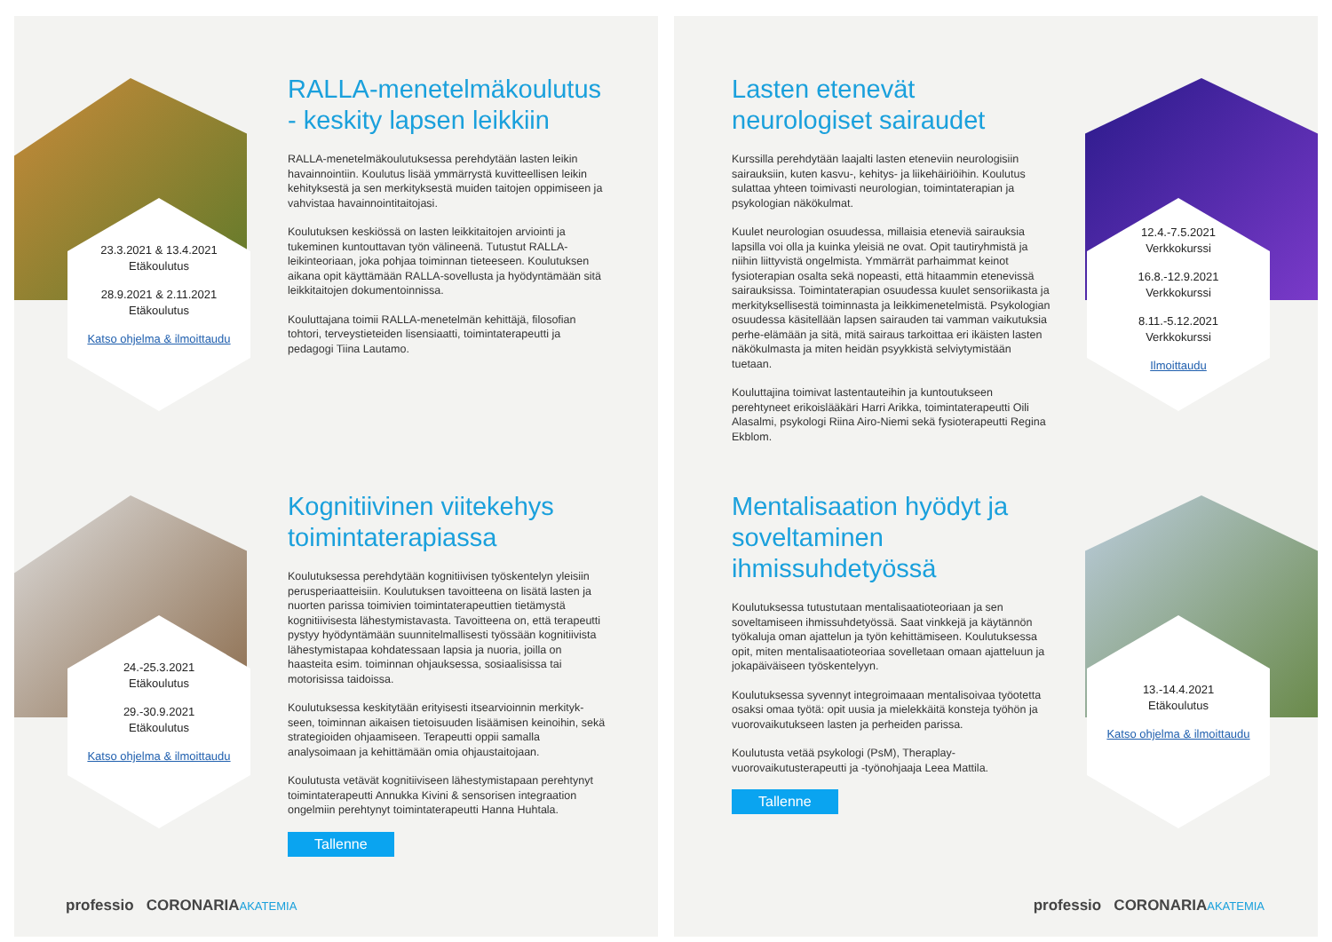23.3.2021 & 13.4.2021
Etäkoulutus
28.9.2021 & 2.11.2021
Etäkoulutus
Katso ohjelma & ilmoittaudu
RALLA-menetelmäkoulutus - keskity lapsen leikkiin
RALLA-menetelmäkoulutuksessa perehdytään lasten leikin havainnointiin. Koulutus lisää ymmärrystä kuvitteellisen leikin kehityksestä ja sen merkityksestä muiden taitojen oppimiseen ja vahvistaa havainnointitaitojasi.
Koulutuksen keskiössä on lasten leikkitaitojen arviointi ja tukeminen kuntouttavan työn välineenä. Tutustut RALLA-leikinteoriaan, joka pohjaa toiminnan tieteeseen. Koulutuksen aikana opit käyttämään RALLA-sovellusta ja hyödyntämään sitä leikkitaitojen dokumentoinnissa.
Kouluttajana toimii RALLA-menetelmän kehittäjä, filosofian tohtori, terveystieteiden lisensiaatti, toimintaterapeutti ja pedagogi Tiina Lautamo.
24.-25.3.2021
Etäkoulutus
29.-30.9.2021
Etäkoulutus
Katso ohjelma & ilmoittaudu
Kognitiivinen viitekehys toimintaterapiassa
Koulutuksessa perehdytään kognitiivisen työskentelyn yleisiin perusperiaatteisiin. Koulutuksen tavoitteena on lisätä lasten ja nuorten parissa toimivien toimintaterapeuttien tietämystä kognitiivisesta lähestymistavasta. Tavoitteena on, että terapeutti pystyy hyödyntämään suunnitelmallisesti työssään kognitiivista lähestymistapaa kohdatessaan lapsia ja nuoria, joilla on haasteita esim. toiminnan ohjauksessa, sosiaalisissa tai motorisissa taidoissa.
Koulutuksessa keskitytään erityisesti itsearvioinnin merkityk-seen, toiminnan aikaisen tietoisuuden lisäämisen keinoihin, sekä strategioiden ohjaamiseen. Terapeutti oppii samalla analysoimaan ja kehittämään omia ohjaustaitojaan.
Koulutusta vetävät kognitiiviseen lähestymistapaan perehtynyt toimintaterapeutti Annukka Kivini & sensorisen integraation ongelmiin perehtynyt toimintaterapeutti Hanna Huhtala.
Tallenne
professio CORONARIAAKATEMIA
12.4.-7.5.2021
Verkkokurssi
16.8.-12.9.2021
Verkkokurssi
8.11.-5.12.2021
Verkkokurssi
Ilmoittaudu
Lasten etenevät neurologiset sairaudet
Kurssilla perehdytään laajalti lasten eteneviin neurologisiin sairauksiin, kuten kasvu-, kehitys- ja liikehäiriöihin. Koulutus sulattaa yhteen toimivasti neurologian, toimintaterapian ja psykologian näkökulmat.
Kuulet neurologian osuudessa, millaisia eteneviä sairauksia lapsilla voi olla ja kuinka yleisiä ne ovat. Opit tautiryhmistä ja niihin liittyvistä ongelmista. Ymmärrät parhaimmat keinot fysioterapian osalta sekä nopeasti, että hitaammin etenevissä sairauksissa. Toimintaterapian osuudessa kuulet sensoriikasta ja merkityksellisestä toiminnasta ja leikkimenetelmistä. Psykologian osuudessa käsitellään lapsen sairauden tai vamman vaikutuksia perhe-elämään ja sitä, mitä sairaus tarkoittaa eri ikäisten lasten näkökulmasta ja miten heidän psyykkistä selviytymistään tuetaan.
Kouluttajina toimivat lastentauteihin ja kuntoutukseen perehtyneet erikoislääkäri Harri Arikka, toimintaterapeutti Oili Alasalmi, psykologi Riina Airo-Niemi sekä fysioterapeutti Regina Ekblom.
13.-14.4.2021
Etäkoulutus
Katso ohjelma & ilmoittaudu
Mentalisaation hyödyt ja soveltaminen ihmissuhdetyössä
Koulutuksessa tutustutaan mentalisaatioteoriaan ja sen soveltamiseen ihmissuhdetyössä. Saat vinkkejä ja käytännön työkaluja oman ajattelun ja työn kehittämiseen. Koulutuksessa opit, miten mentalisaatioteoriaa sovelletaan omaan ajatteluun ja jokapäiväiseen työskentelyyn.
Koulutuksessa syvennyt integroimaaan mentalisoivaa työotetta osaksi omaa työtä: opit uusia ja mielekkäitä konsteja työhön ja vuorovaikutukseen lasten ja perheiden parissa.
Koulutusta vetää psykologi (PsM), Theraplay-vuorovaikutusterapeutti ja -työnohjaaja Leea Mattila.
Tallenne
professio CORONARIAAKATEMIA